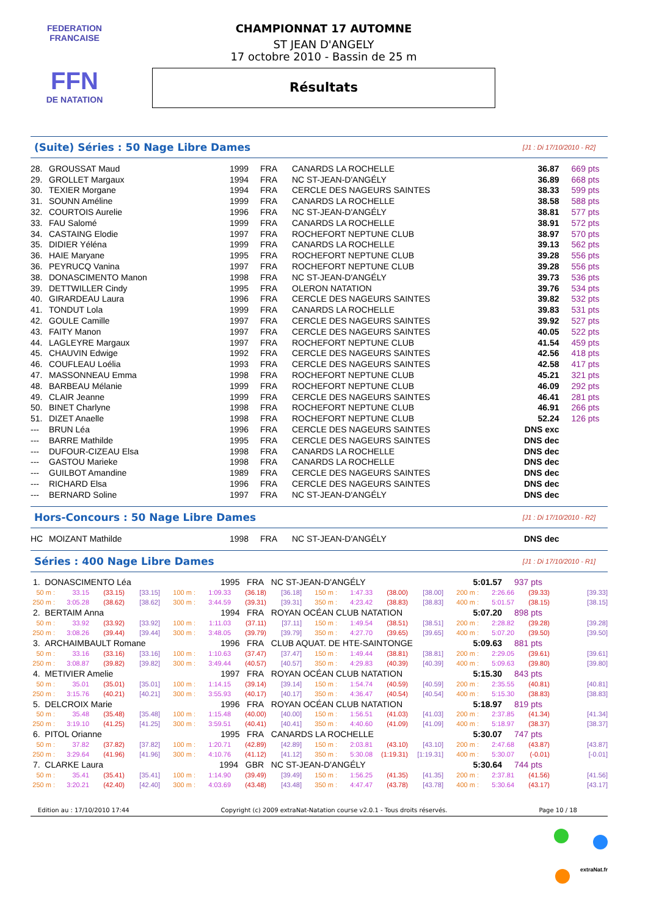FEDERATION FRANCAISE
FFN
DE NATATION
CHAMPIONNAT 17 AUTOMNE
ST JEAN D'ANGELY
17 octobre 2010 - Bassin de 25 m
Résultats
(Suite) Séries : 50 Nage Libre Dames
[J1 : Di 17/10/2010 - R2]
| 28. | GROUSSAT Maud | 1999 | FRA | CANARDS LA ROCHELLE | 36.87 | 669 pts |
| 29. | GROLLET Margaux | 1994 | FRA | NC ST-JEAN-D'ANGÉLY | 36.89 | 668 pts |
| 30. | TEXIER Morgane | 1994 | FRA | CERCLE DES NAGEURS SAINTES | 38.33 | 599 pts |
| 31. | SOUNN Améline | 1999 | FRA | CANARDS LA ROCHELLE | 38.58 | 588 pts |
| 32. | COURTOIS Aurelie | 1996 | FRA | NC ST-JEAN-D'ANGÉLY | 38.81 | 577 pts |
| 33. | FAU Salomé | 1999 | FRA | CANARDS LA ROCHELLE | 38.91 | 572 pts |
| 34. | CASTAING Elodie | 1997 | FRA | ROCHEFORT NEPTUNE CLUB | 38.97 | 570 pts |
| 35. | DIDIER Yéléna | 1999 | FRA | CANARDS LA ROCHELLE | 39.13 | 562 pts |
| 36. | HAIE Maryane | 1995 | FRA | ROCHEFORT NEPTUNE CLUB | 39.28 | 556 pts |
| 36. | PEYRUCQ Vanina | 1997 | FRA | ROCHEFORT NEPTUNE CLUB | 39.28 | 556 pts |
| 38. | DONASCIMENTO Manon | 1998 | FRA | NC ST-JEAN-D'ANGÉLY | 39.73 | 536 pts |
| 39. | DETTWILLER Cindy | 1995 | FRA | OLERON NATATION | 39.76 | 534 pts |
| 40. | GIRARDEAU Laura | 1996 | FRA | CERCLE DES NAGEURS SAINTES | 39.82 | 532 pts |
| 41. | TONDUT Lola | 1999 | FRA | CANARDS LA ROCHELLE | 39.83 | 531 pts |
| 42. | GOULE Camille | 1997 | FRA | CERCLE DES NAGEURS SAINTES | 39.92 | 527 pts |
| 43. | FAITY Manon | 1997 | FRA | CERCLE DES NAGEURS SAINTES | 40.05 | 522 pts |
| 44. | LAGLEYRE Margaux | 1997 | FRA | ROCHEFORT NEPTUNE CLUB | 41.54 | 459 pts |
| 45. | CHAUVIN Edwige | 1992 | FRA | CERCLE DES NAGEURS SAINTES | 42.56 | 418 pts |
| 46. | COUFLEAU Loélia | 1993 | FRA | CERCLE DES NAGEURS SAINTES | 42.58 | 417 pts |
| 47. | MASSONNEAU Emma | 1998 | FRA | ROCHEFORT NEPTUNE CLUB | 45.21 | 321 pts |
| 48. | BARBEAU Mélanie | 1999 | FRA | ROCHEFORT NEPTUNE CLUB | 46.09 | 292 pts |
| 49. | CLAIR Jeanne | 1999 | FRA | CERCLE DES NAGEURS SAINTES | 46.41 | 281 pts |
| 50. | BINET Charlyne | 1998 | FRA | ROCHEFORT NEPTUNE CLUB | 46.91 | 266 pts |
| 51. | DIZET Anaelle | 1998 | FRA | ROCHEFORT NEPTUNE CLUB | 52.24 | 126 pts |
| --- | BRUN Léa | 1996 | FRA | CERCLE DES NAGEURS SAINTES | DNS exc | |
| --- | BARRE Mathilde | 1995 | FRA | CERCLE DES NAGEURS SAINTES | DNS dec | |
| --- | DUFOUR-CIZEAU Elsa | 1998 | FRA | CANARDS LA ROCHELLE | DNS dec | |
| --- | GASTOU Marieke | 1998 | FRA | CANARDS LA ROCHELLE | DNS dec | |
| --- | GUILBOT Amandine | 1989 | FRA | CERCLE DES NAGEURS SAINTES | DNS dec | |
| --- | RICHARD Elsa | 1996 | FRA | CERCLE DES NAGEURS SAINTES | DNS dec | |
| --- | BERNARD Soline | 1997 | FRA | NC ST-JEAN-D'ANGÉLY | DNS dec | |
Hors-Concours : 50 Nage Libre Dames
[J1 : Di 17/10/2010 - R2]
| HC | MOIZANT Mathilde | 1998 | FRA | NC ST-JEAN-D'ANGÉLY | DNS dec | |
Séries : 400 Nage Libre Dames
[J1 : Di 17/10/2010 - R1]
| 1. DONASCIMENTO Léa | | | | 1995 FRA | | | NC ST-JEAN-D'ANGÉLY | | | | | 5:01.57 | | 937 pts | |
| 50 m : | 33.15 | (33.15) | [33.15] | 100 m : | 1:09.33 | (36.18) | [36.18] | 150 m : | 1:47.33 | (38.00) | [38.00] | 200 m : | 2:26.66 | (39.33) | [39.33] |
| 250 m : | 3:05.28 | (38.62) | [38.62] | 300 m : | 3:44.59 | (39.31) | [39.31] | 350 m : | 4:23.42 | (38.83) | [38.83] | 400 m : | 5:01.57 | (38.15) | [38.15] |
| 2. BERTAIM Anna | | | | 1994 FRA | | | ROYAN OCÉAN CLUB NATATION | | | | | 5:07.20 | | 898 pts | |
| 50 m : | 33.92 | (33.92) | [33.92] | 100 m : | 1:11.03 | (37.11) | [37.11] | 150 m : | 1:49.54 | (38.51) | [38.51] | 200 m : | 2:28.82 | (39.28) | [39.28] |
| 250 m : | 3:08.26 | (39.44) | [39.44] | 300 m : | 3:48.05 | (39.79) | [39.79] | 350 m : | 4:27.70 | (39.65) | [39.65] | 400 m : | 5:07.20 | (39.50) | [39.50] |
| 3. ARCHAIMBAULT Romane | | | | 1996 FRA | | | CLUB AQUAT. DE HTE-SAINTONGE | | | | | 5:09.63 | | 881 pts | |
| 50 m : | 33.16 | (33.16) | [33.16] | 100 m : | 1:10.63 | (37.47) | [37.47] | 150 m : | 1:49.44 | (38.81) | [38.81] | 200 m : | 2:29.05 | (39.61) | [39.61] |
| 250 m : | 3:08.87 | (39.82) | [39.82] | 300 m : | 3:49.44 | (40.57) | [40.57] | 350 m : | 4:29.83 | (40.39) | [40.39] | 400 m : | 5:09.63 | (39.80) | [39.80] |
| 4. METIVIER Amelie | | | | 1997 FRA | | | ROYAN OCÉAN CLUB NATATION | | | | | 5:15.30 | | 843 pts | |
| 50 m : | 35.01 | (35.01) | [35.01] | 100 m : | 1:14.15 | (39.14) | [39.14] | 150 m : | 1:54.74 | (40.59) | [40.59] | 200 m : | 2:35.55 | (40.81) | [40.81] |
| 250 m : | 3:15.76 | (40.21) | [40.21] | 300 m : | 3:55.93 | (40.17) | [40.17] | 350 m : | 4:36.47 | (40.54) | [40.54] | 400 m : | 5:15.30 | (38.83) | [38.83] |
| 5. DELCROIX Marie | | | | 1996 FRA | | | ROYAN OCÉAN CLUB NATATION | | | | | 5:18.97 | | 819 pts | |
| 50 m : | 35.48 | (35.48) | [35.48] | 100 m : | 1:15.48 | (40.00) | [40.00] | 150 m : | 1:56.51 | (41.03) | [41.03] | 200 m : | 2:37.85 | (41.34) | [41.34] |
| 250 m : | 3:19.10 | (41.25) | [41.25] | 300 m : | 3:59.51 | (40.41) | [40.41] | 350 m : | 4:40.60 | (41.09) | [41.09] | 400 m : | 5:18.97 | (38.37) | [38.37] |
| 6. PITOL Orianne | | | | 1995 FRA | | | CANARDS LA ROCHELLE | | | | | 5:30.07 | | 747 pts | |
| 50 m : | 37.82 | (37.82) | [37.82] | 100 m : | 1:20.71 | (42.89) | [42.89] | 150 m : | 2:03.81 | (43.10) | [43.10] | 200 m : | 2:47.68 | (43.87) | [43.87] |
| 250 m : | 3:29.64 | (41.96) | [41.96] | 300 m : | 4:10.76 | (41.12) | [41.12] | 350 m : | 5:30.08 | (1:19.31) | [1:19.31] | 400 m : | 5:30.07 | (-0.01) | [-0.01] |
| 7. CLARKE Laura | | | | 1994 GBR | | | NC ST-JEAN-D'ANGÉLY | | | | | 5:30.64 | | 744 pts | |
| 50 m : | 35.41 | (35.41) | [35.41] | 100 m : | 1:14.90 | (39.49) | [39.49] | 150 m : | 1:56.25 | (41.35) | [41.35] | 200 m : | 2:37.81 | (41.56) | [41.56] |
| 250 m : | 3:20.21 | (42.40) | [42.40] | 300 m : | 4:03.69 | (43.48) | [43.48] | 350 m : | 4:47.47 | (43.78) | [43.78] | 400 m : | 5:30.64 | (43.17) | [43.17] |
Edition au : 17/10/2010 17:44 Copyright (c) 2009 extraNat-Natation course v2.0.1 - Tous droits réservés. Page 10 / 18
extraNat.fr